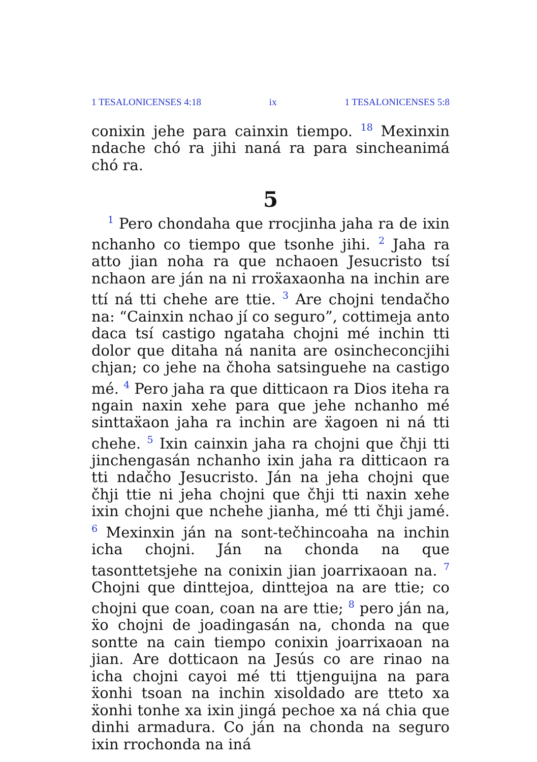1 TESALONICENSES 4:18 ix 1 TESALONICENSES 5:8
conixin jehe para cainxin tiempo. <sup>18</sup> Mexinxin ndache chó ra jihi naná ra para sincheanimá chó ra.
5
<sup>1</sup> Pero chondaha que rrocjinha jaha ra de ixin nchanho co tiempo que tsonhe jihi. <sup>2</sup> Jaha ra atto jian noha ra que nchaoen Jesucristo tsí nchaon are ján na ni rroẍaxaonha na inchin are ttí ná tti chehe are ttie. <sup>3</sup> Are chojni tendačho na: “Cainxin nchao jí co seguro”, cottimeja anto daca tsí castigo ngataha chojni mé inchin tti dolor que ditaha ná nanita are osincheconcjihi chjan; co jehe na čhoha satsinguehe na castigo mé. <sup>4</sup> Pero jaha ra que ditticaon ra Dios iteha ra ngain naxin xehe para que jehe nchanho mé sinttaẍaon jaha ra inchin are ẍagoen ni ná tti chehe. <sup>5</sup> Ixin cainxin jaha ra chojni que čhji tti jinchengasán nchanho ixin jaha ra ditticaon ra tti ndačho Jesucristo. Ján na jeha chojni que čhji ttie ni jeha chojni que čhji tti naxin xehe ixin chojni que nchehe jianha, mé tti čhji jamé. <sup>6</sup> Mexinxin ján na sont-tečhincoaha na inchin icha chojni. Ján na chonda na que tasonttetsjehe na conixin jian joarrixaoan na. <sup>7</sup> Chojni que dinttejoa, dinttejoa na are ttie; co chojni que coan, coan na are ttie; <sup>8</sup> pero ján na, ẍo chojni de joadingasán na, chonda na que sontte na cain tiempo conixin joarrixaoan na jian. Are dotticaon na Jesús co are rinao na icha chojni cayoi mé tti ttjenguijna na para ẍonhi tsoan na inchin xisoldado are tteto xa ẍonhi tonhe xa ixin jingá pechoe xa ná chia que dinhi armadura. Co ján na chonda na seguro ixin rrochonda na iná